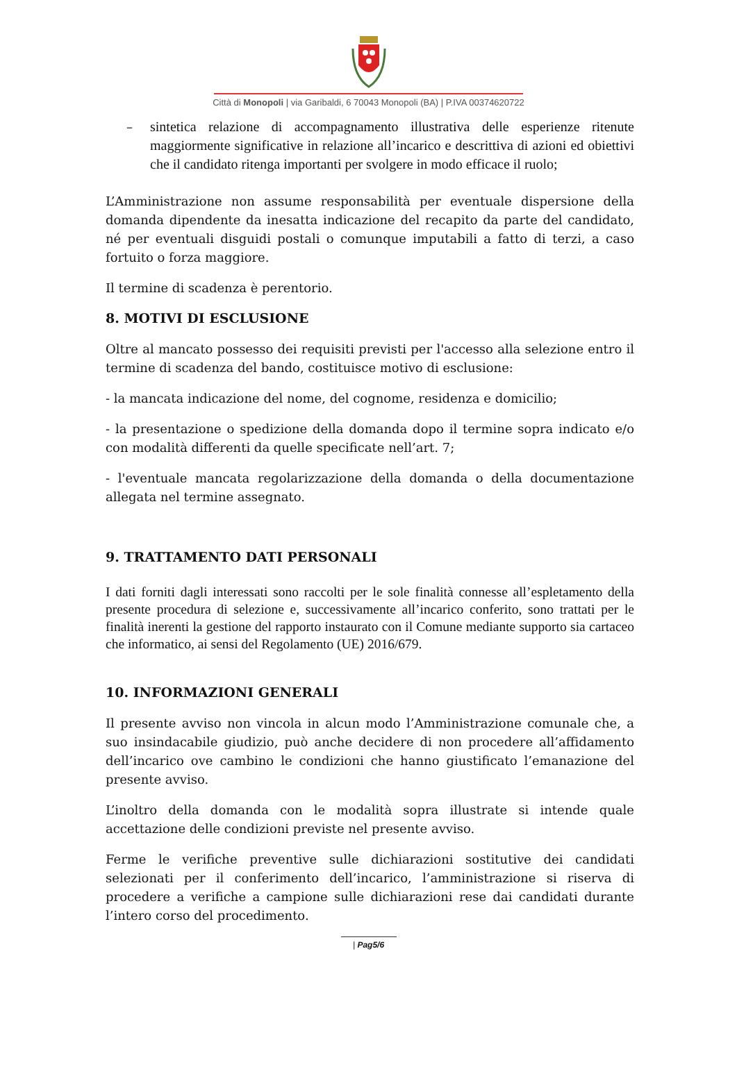Città di Monopoli | via Garibaldi, 6 70043 Monopoli (BA) | P.IVA 00374620722
– sintetica relazione di accompagnamento illustrativa delle esperienze ritenute maggiormente significative in relazione all’incarico e descrittiva di azioni ed obiettivi che il candidato ritenga importanti per svolgere in modo efficace il ruolo;
L’Amministrazione non assume responsabilità per eventuale dispersione della domanda dipendente da inesatta indicazione del recapito da parte del candidato, né per eventuali disguidi postali o comunque imputabili a fatto di terzi, a caso fortuito o forza maggiore.
Il termine di scadenza è perentorio.
8. MOTIVI DI ESCLUSIONE
Oltre al mancato possesso dei requisiti previsti per l'accesso alla selezione entro il termine di scadenza del bando, costituisce motivo di esclusione:
- la mancata indicazione del nome, del cognome, residenza e domicilio;
- la presentazione o spedizione della domanda dopo il termine sopra indicato e/o con modalità differenti da quelle specificate nell’art. 7;
- l'eventuale mancata regolarizzazione della domanda o della documentazione allegata nel termine assegnato.
9. TRATTAMENTO DATI PERSONALI
I dati forniti dagli interessati sono raccolti per le sole finalità connesse all’espletamento della presente procedura di selezione e, successivamente all’incarico conferito, sono trattati per le finalità inerenti la gestione del rapporto instaurato con il Comune mediante supporto sia cartaceo che informatico, ai sensi del Regolamento (UE) 2016/679.
10. INFORMAZIONI GENERALI
Il presente avviso non vincola in alcun modo l’Amministrazione comunale che, a suo insindacabile giudizio, può anche decidere di non procedere all’affidamento dell’incarico ove cambino le condizioni che hanno giustificato l’emanazione del presente avviso.
L’inoltro della domanda con le modalità sopra illustrate si intende quale accettazione delle condizioni previste nel presente avviso.
Ferme le verifiche preventive sulle dichiarazioni sostitutive dei candidati selezionati per il conferimento dell’incarico, l’amministrazione si riserva di procedere a verifiche a campione sulle dichiarazioni rese dai candidati durante l’intero corso del procedimento.
| Pag5/6